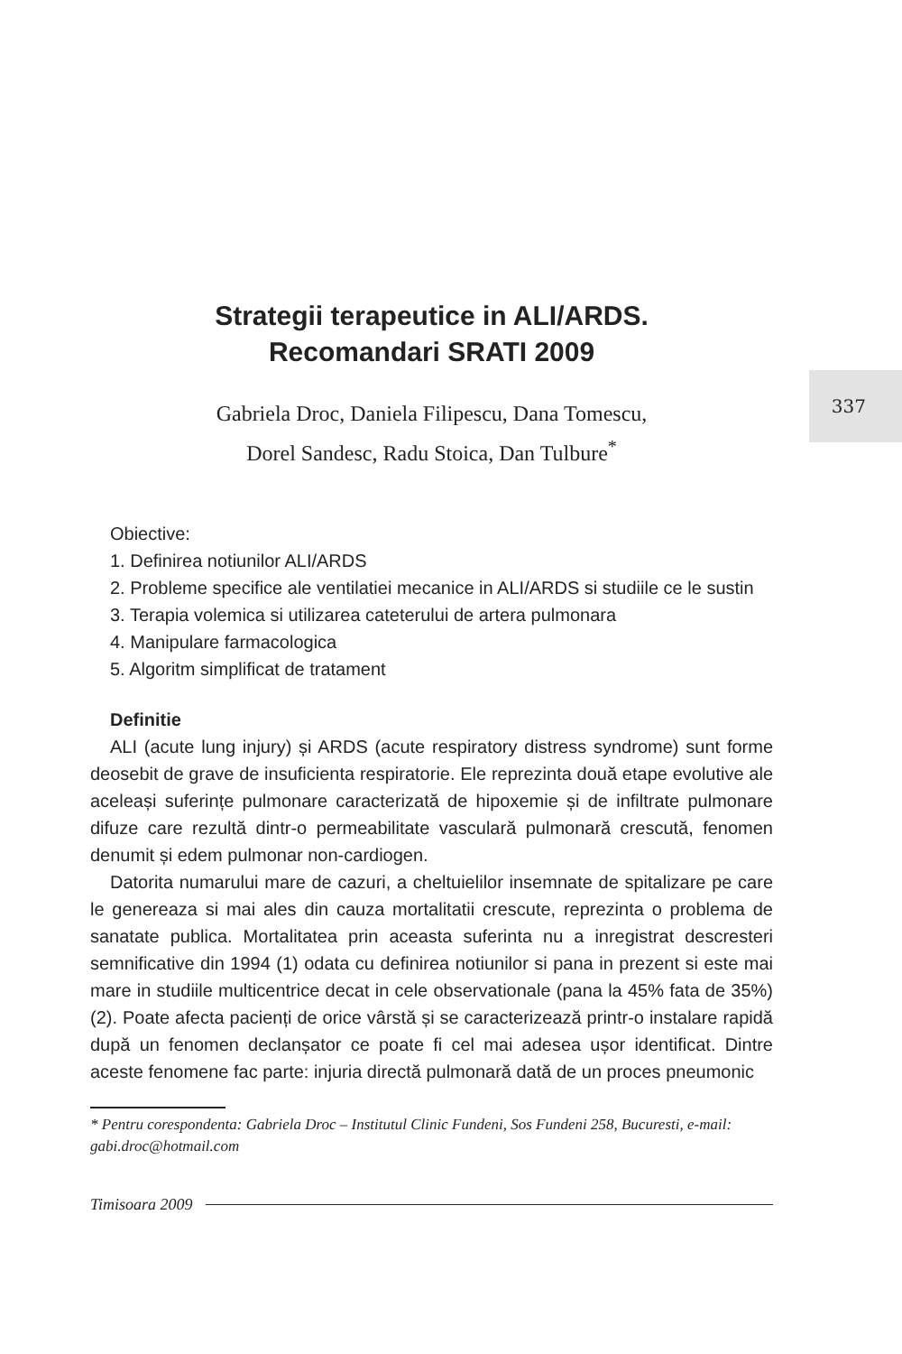337
Strategii terapeutice in ALI/ARDS.
Recomandari SRATI 2009
Gabriela Droc, Daniela Filipescu, Dana Tomescu,
Dorel Sandesc, Radu Stoica, Dan Tulbure<sup>*</sup>
Obiective:
1. Definirea notiunilor ALI/ARDS
2. Probleme specifice ale ventilatiei mecanice in ALI/ARDS si studiile ce le sustin
3. Terapia volemica si utilizarea cateterului de artera pulmonara
4. Manipulare farmacologica
5. Algoritm simplificat de tratament
Definitie
ALI (acute lung injury) și ARDS (acute respiratory distress syndrome) sunt forme deosebit de grave de insuficienta respiratorie. Ele reprezinta două etape evolutive ale aceleași suferințe pulmonare caracterizată de hipoxemie și de infiltrate pulmonare difuze care rezultă dintr-o permeabilitate vasculară pulmonară crescută, fenomen denumit și edem pulmonar non-cardiogen.
Datorita numarului mare de cazuri, a cheltuielilor insemnate de spitalizare pe care le genereaza si mai ales din cauza mortalitatii crescute, reprezinta o problema de sanatate publica. Mortalitatea prin aceasta suferinta nu a inregistrat descresteri semnificative din 1994 (1) odata cu definirea notiunilor si pana in prezent si este mai mare in studiile multicentrice decat in cele observationale (pana la 45% fata de 35%) (2). Poate afecta pacienți de orice vârstă și se caracterizează printr-o instalare rapidă după un fenomen declanșator ce poate fi cel mai adesea ușor identificat. Dintre aceste fenomene fac parte: injuria directă pulmonară dată de un proces pneumonic
* Pentru corespondenta: Gabriela Droc – Institutul Clinic Fundeni, Sos Fundeni 258, Bucuresti, e-mail: gabi.droc@hotmail.com
Timisoara 2009